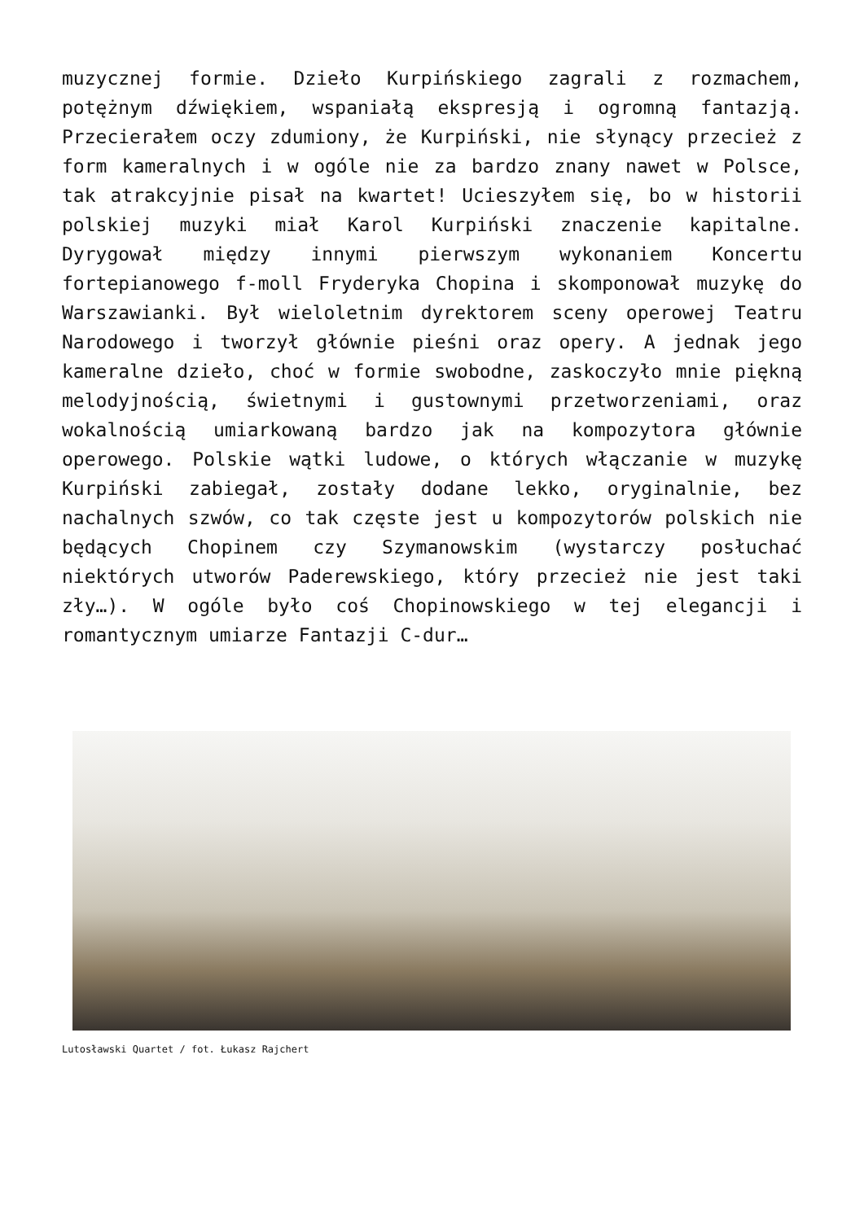muzycznej formie. Dzieło Kurpińskiego zagrali z rozmachem, potężnym dźwiękiem, wspaniałą ekspresją i ogromną fantazją. Przecierałem oczy zdumiony, że Kurpiński, nie słynący przecież z form kameralnych i w ogóle nie za bardzo znany nawet w Polsce, tak atrakcyjnie pisał na kwartet! Ucieszyłem się, bo w historii polskiej muzyki miał Karol Kurpiński znaczenie kapitalne. Dyrygował między innymi pierwszym wykonaniem Koncertu fortepianowego f-moll Fryderyka Chopina i skomponował muzykę do Warszawianki. Był wieloletnim dyrektorem sceny operowej Teatru Narodowego i tworzył głównie pieśni oraz opery. A jednak jego kameralne dzieło, choć w formie swobodne, zaskoczyło mnie piękną melodyjnością, świetnymi i gustownymi przetworzeniami, oraz wokalnością umiarkowaną bardzo jak na kompozytora głównie operowego. Polskie wątki ludowe, o których włączanie w muzykę Kurpiński zabiegał, zostały dodane lekko, oryginalnie, bez nachalnych szwów, co tak częste jest u kompozytorów polskich nie będących Chopinem czy Szymanowskim (wystarczy posłuchać niektórych utworów Paderewskiego, który przecież nie jest taki zły…). W ogóle było coś Chopinowskiego w tej elegancji i romantycznym umiarze Fantazji C-dur…
Lutosławski Quartet / fot. Łukasz Rajchert